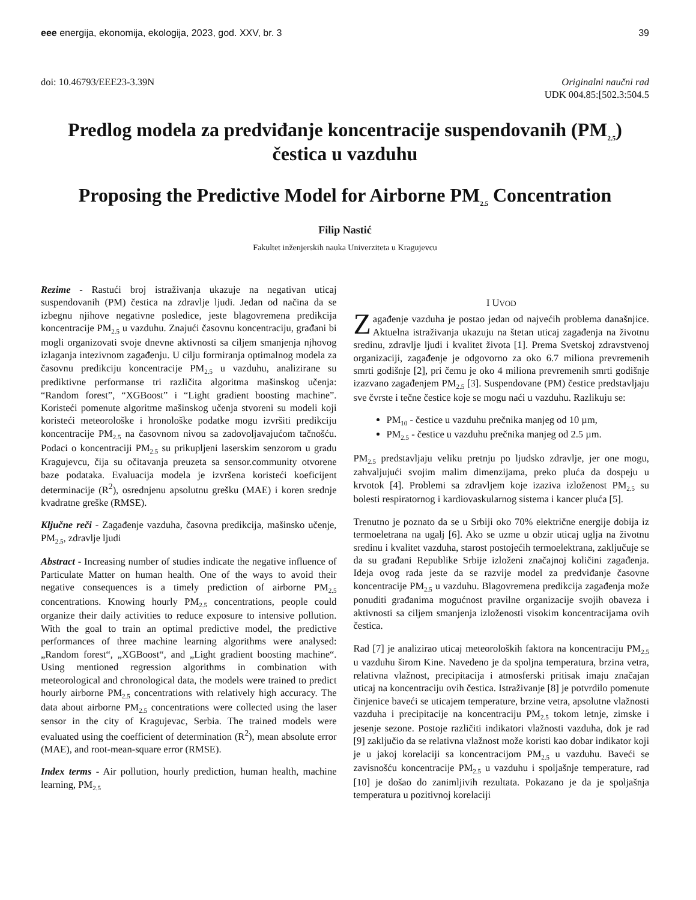eee energija, ekonomija, ekologija, 2023, god. XXV, br. 3
39
doi: 10.46793/EEE23-3.39N Originalni naučni rad
UDK 004.85:[502.3:504.5
Predlog modela za predviđanje koncentracije suspendovanih (PM<sub>2.5</sub>) čestica u vazduhu
Proposing the Predictive Model for Airborne PM<sub>2.5</sub> Concentration
Filip Nastić
Fakultet inženjerskih nauka Univerziteta u Kragujevcu
Rezime - Rastući broj istraživanja ukazuje na negativan uticaj suspendovanih (PM) čestica na zdravlje ljudi. Jedan od načina da se izbegnu njihove negativne posledice, jeste blagovremena predikcija koncentracije PM<sub>2.5</sub> u vazduhu. Znajući časovnu koncentraciju, građani bi mogli organizovati svoje dnevne aktivnosti sa ciljem smanjenja njhovog izlaganja intezivnom zagađenju. U cilju formiranja optimalnog modela za časovnu predikciju koncentracije PM<sub>2.5</sub> u vazduhu, analizirane su prediktivne performanse tri različita algoritma mašinskog učenja: “Random forest”, “XGBoost” i “Light gradient boosting machine”. Koristeći pomenute algoritme mašinskog učenja stvoreni su modeli koji koristeći meteorološke i hronološke podatke mogu izvršiti predikciju koncentracije PM<sub>2.5</sub> na časovnom nivou sa zadovoljavajućom tačnošću. Podaci o koncentraciji PM<sub>2.5</sub> su prikupljeni laserskim senzorom u gradu Kragujevcu, čija su očitavanja preuzeta sa sensor.community otvorene baze podataka. Evaluacija modela je izvršena koristeći koeficijent determinacije (R<sup>2</sup>), osrednjenu apsolutnu grešku (MAE) i koren srednje kvadratne greške (RMSE).
Ključne reči - Zagađenje vazduha, časovna predikcija, mašinsko učenje, PM<sub>2.5</sub>, zdravlje ljudi
Abstract - Increasing number of studies indicate the negative influence of Particulate Matter on human health. One of the ways to avoid their negative consequences is a timely prediction of airborne PM<sub>2.5</sub> concentrations. Knowing hourly PM<sub>2.5</sub> concentrations, people could organize their daily activities to reduce exposure to intensive pollution. With the goal to train an optimal predictive model, the predictive performances of three machine learning algorithms were analysed: „Random forest“, „XGBoost“, and „Light gradient boosting machine“. Using mentioned regression algorithms in combination with meteorological and chronological data, the models were trained to predict hourly airborne PM<sub>2.5</sub> concentrations with relatively high accuracy. The data about airborne PM<sub>2.5</sub> concentrations were collected using the laser sensor in the city of Kragujevac, Serbia. The trained models were evaluated using the coefficient of determination (R<sup>2</sup>), mean absolute error (MAE), and root-mean-square error (RMSE).
Index terms - Air pollution, hourly prediction, human health, machine learning, PM<sub>2.5</sub>
I UVOD
Zagađenje vazduha je postao jedan od najvećih problema današnjice. Aktuelna istraživanja ukazuju na štetan uticaj zagađenja na životnu sredinu, zdravlje ljudi i kvalitet života [1]. Prema Svetskoj zdravstvenoj organizaciji, zagađenje je odgovorno za oko 6.7 miliona prevremenih smrti godišnje [2], pri čemu je oko 4 miliona prevremenih smrti godišnje izazvano zagađenjem PM<sub>2.5</sub> [3]. Suspendovane (PM) čestice predstavljaju sve čvrste i tečne čestice koje se mogu naći u vazduhu. Razlikuju se:
PM<sub>10</sub> - čestice u vazduhu prečnika manjeg od 10 µm,
PM<sub>2.5</sub> - čestice u vazduhu prečnika manjeg od 2.5 µm.
PM<sub>2.5</sub> predstavljaju veliku pretnju po ljudsko zdravlje, jer one mogu, zahvaljujući svojim malim dimenzijama, preko pluća da dospeju u krvotok [4]. Problemi sa zdravljem koje izaziva izloženost PM<sub>2.5</sub> su bolesti respiratornog i kardiovaskularnog sistema i kancer pluća [5].
Trenutno je poznato da se u Srbiji oko 70% električne energije dobija iz termoeletrana na ugalj [6]. Ako se uzme u obzir uticaj uglja na životnu sredinu i kvalitet vazduha, starost postojećih termoelektrana, zaključuje se da su građani Republike Srbije izloženi značajnoj količini zagađenja. Ideja ovog rada jeste da se razvije model za predviđanje časovne koncentracije PM<sub>2.5</sub> u vazduhu. Blagovremena predikcija zagađenja može ponuditi građanima mogućnost pravilne organizacije svojih obaveza i aktivnosti sa ciljem smanjenja izloženosti visokim koncentracijama ovih čestica.
Rad [7] je analizirao uticaj meteoroloških faktora na koncentraciju PM<sub>2.5</sub> u vazduhu širom Kine. Navedeno je da spoljna temperatura, brzina vetra, relativna vlažnost, precipitacija i atmosferski pritisak imaju značajan uticaj na koncentraciju ovih čestica. Istraživanje [8] je potvrdilo pomenute činjenice baveći se uticajem temperature, brzine vetra, apsolutne vlažnosti vazduha i precipitacije na koncentraciju PM<sub>2.5</sub> tokom letnje, zimske i jesenje sezone. Postoje različiti indikatori vlažnosti vazduha, dok je rad [9] zaključio da se relativna vlažnost može koristi kao dobar indikator koji je u jakoj korelaciji sa koncentracijom PM<sub>2.5</sub> u vazduhu. Baveći se zavisnošću koncentracije PM<sub>2.5</sub> u vazduhu i spoljašnje temperature, rad [10] je došao do zanimljivih rezultata. Pokazano je da je spoljašnja temperatura u pozitivnoj korelaciji